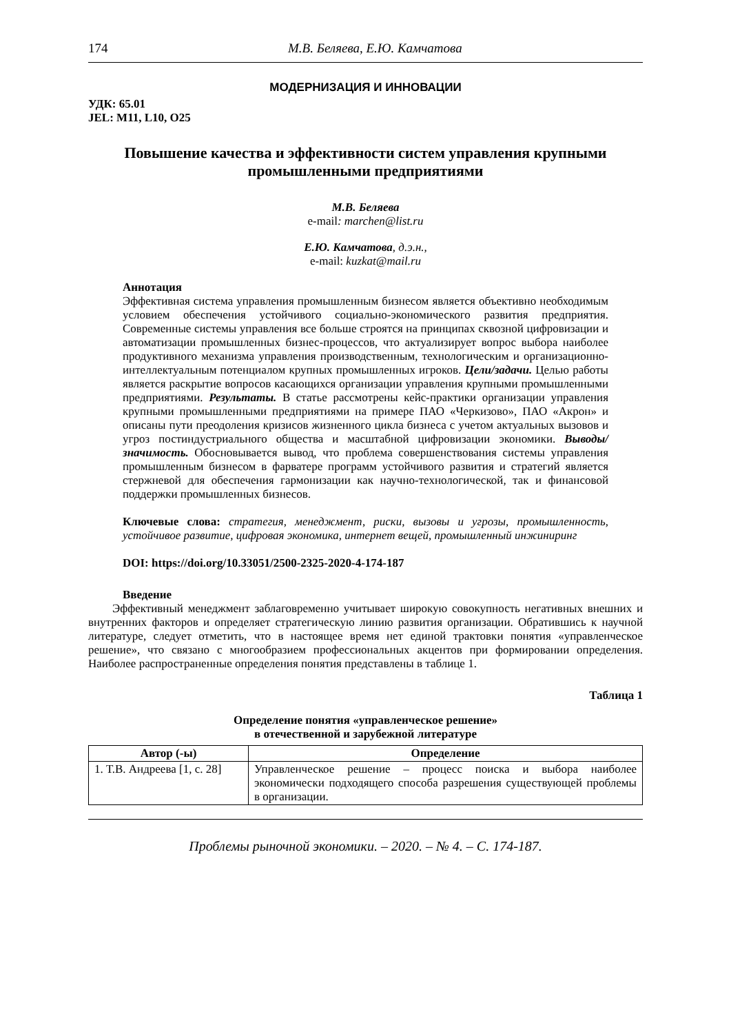174 М.В. Беляева, Е.Ю. Камчатова
МОДЕРНИЗАЦИЯ И ИННОВАЦИИ
УДК: 65.01
JEL: M11, L10, O25
Повышение качества и эффективности систем управления крупными промышленными предприятиями
М.В. Беляева
e-mail: marchen@list.ru
Е.Ю. Камчатова, д.э.н.,
e-mail: kuzkat@mail.ru
Аннотация
Эффективная система управления промышленным бизнесом является объективно необходимым условием обеспечения устойчивого социально-экономического развития предприятия. Современные системы управления все больше строятся на принципах сквозной цифровизации и автоматизации промышленных бизнес-процессов, что актуализирует вопрос выбора наиболее продуктивного механизма управления производственным, технологическим и организационно-интеллектуальным потенциалом крупных промышленных игроков. Цели/задачи. Целью работы является раскрытие вопросов касающихся организации управления крупными промышленными предприятиями. Результаты. В статье рассмотрены кейс-практики организации управления крупными промышленными предприятиями на примере ПАО «Черкизово», ПАО «Акрон» и описаны пути преодоления кризисов жизненного цикла бизнеса с учетом актуальных вызовов и угроз постиндустриального общества и масштабной цифровизации экономики. Выводы/значимость. Обосновывается вывод, что проблема совершенствования системы управления промышленным бизнесом в фарватере программ устойчивого развития и стратегий является стержневой для обеспечения гармонизации как научно-технологической, так и финансовой поддержки промышленных бизнесов.
Ключевые слова: стратегия, менеджмент, риски, вызовы и угрозы, промышленность, устойчивое развитие, цифровая экономика, интернет вещей, промышленный инжиниринг
DOI: https://doi.org/10.33051/2500-2325-2020-4-174-187
Введение
Эффективный менеджмент заблаговременно учитывает широкую совокупность негативных внешних и внутренних факторов и определяет стратегическую линию развития организации. Обратившись к научной литературе, следует отметить, что в настоящее время нет единой трактовки понятия «управленческое решение», что связано с многообразием профессиональных акцентов при формировании определения. Наиболее распространенные определения понятия представлены в таблице 1.
Таблица 1
Определение понятия «управленческое решение»
в отечественной и зарубежной литературе
| Автор (-ы) | Определение |
| --- | --- |
| 1. Т.В. Андреева [1, с. 28] | Управленческое решение – процесс поиска и выбора наиболее экономически подходящего способа разрешения существующей проблемы в организации. |
Проблемы рыночной экономики. – 2020. – № 4. – С. 174-187.